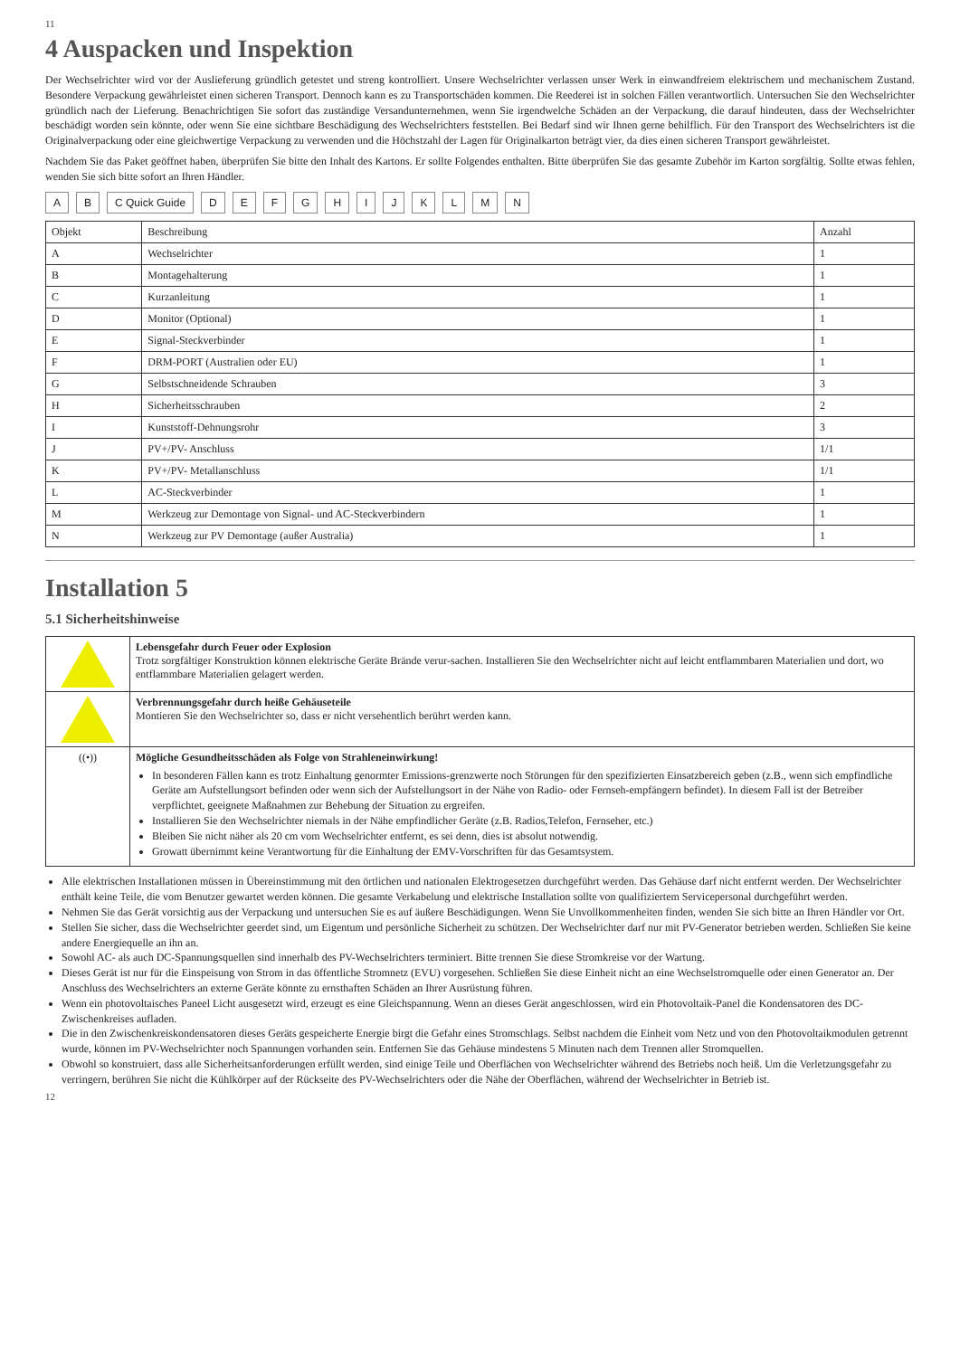11
4 Auspacken und Inspektion
Der Wechselrichter wird vor der Auslieferung gründlich getestet und streng kontrolliert. Unsere Wechselrichter verlassen unser Werk in einwandfreiem elektrischem und mechanischem Zustand. Besondere Verpackung gewährleistet einen sicheren Transport. Dennoch kann es zu Transportschäden kommen. Die Reederei ist in solchen Fällen verantwortlich. Untersuchen Sie den Wechselrichter gründlich nach der Lieferung. Benachrichtigen Sie sofort das zuständige Versandunternehmen, wenn Sie irgendwelche Schäden an der Verpackung, die darauf hindeuten, dass der Wechselrichter beschädigt worden sein könnte, oder wenn Sie eine sichtbare Beschädigung des Wechselrichters feststellen. Bei Bedarf sind wir Ihnen gerne behilflich. Für den Transport des Wechselrichters ist die Originalverpackung oder eine gleichwertige Verpackung zu verwenden und die Höchstzahl der Lagen für Originalkarton beträgt vier, da dies einen sicheren Transport gewährleistet.
Nachdem Sie das Paket geöffnet haben, überprüfen Sie bitte den Inhalt des Kartons. Er sollte Folgendes enthalten. Bitte überprüfen Sie das gesamte Zubehör im Karton sorgfältig. Sollte etwas fehlen, wenden Sie sich bitte sofort an Ihren Händler.
A B C Quick Guide D E F G H I J K L M N
| Objekt | Beschreibung | Anzahl |
| --- | --- | --- |
| A | Wechselrichter | 1 |
| B | Montagehalterung | 1 |
| C | Kurzanleitung | 1 |
| D | Monitor (Optional) | 1 |
| E | Signal-Steckverbinder | 1 |
| F | DRM-PORT (Australien oder EU) | 1 |
| G | Selbstschneidende Schrauben | 3 |
| H | Sicherheitsschrauben | 2 |
| I | Kunststoff-Dehnungsrohr | 3 |
| J | PV+/PV- Anschluss | 1/1 |
| K | PV+/PV- Metallanschluss | 1/1 |
| L | AC-Steckverbinder | 1 |
| M | Werkzeug zur Demontage von Signal- und AC-Steckverbindern | 1 |
| N | Werkzeug zur PV Demontage (außer Australia) | 1 |
Installation 5
5.1 Sicherheitshinweise
| | Lebensgefahr durch Feuer oder Explosion Trotz sorgfältiger Konstruktion können elektrische Geräte Brände verur-sachen. Installieren Sie den Wechselrichter nicht auf leicht entflammbaren Materialien und dort, wo entflammbare Materialien gelagert werden. |
| | Verbrennungsgefahr durch heiße Gehäuseteile Montieren Sie den Wechselrichter so, dass er nicht versehentlich berührt werden kann. |
| ((•)) | Mögliche Gesundheitsschäden als Folge von Strahleneinwirkung! In besonderen Fällen kann es trotz Einhaltung genormter Emissions-grenzwerte noch Störungen für den spezifizierten Einsatzbereich geben (z.B., wenn sich empfindliche Geräte am Aufstellungsort befinden oder wenn sich der Aufstellungsort in der Nähe von Radio- oder Fernseh-empfängern befindet). In diesem Fall ist der Betreiber verpflichtet, geeignete Maßnahmen zur Behebung der Situation zu ergreifen. Installieren Sie den Wechselrichter niemals in der Nähe empfindlicher Geräte (z.B. Radios,Telefon, Fernseher, etc.) Bleiben Sie nicht näher als 20 cm vom Wechselrichter entfernt, es sei denn, dies ist absolut notwendig. Growatt übernimmt keine Verantwortung für die Einhaltung der EMV-Vorschriften für das Gesamtsystem. |
Alle elektrischen Installationen müssen in Übereinstimmung mit den örtlichen und nationalen Elektrogesetzen durchgeführt werden. Das Gehäuse darf nicht entfernt werden. Der Wechselrichter enthält keine Teile, die vom Benutzer gewartet werden können. Die gesamte Verkabelung und elektrische Installation sollte von qualifiziertem Servicepersonal durchgeführt werden.
Nehmen Sie das Gerät vorsichtig aus der Verpackung und untersuchen Sie es auf äußere Beschädigungen. Wenn Sie Unvollkommenheiten finden, wenden Sie sich bitte an Ihren Händler vor Ort.
Stellen Sie sicher, dass die Wechselrichter geerdet sind, um Eigentum und persönliche Sicherheit zu schützen. Der Wechselrichter darf nur mit PV-Generator betrieben werden. Schließen Sie keine andere Energiequelle an ihn an.
Sowohl AC- als auch DC-Spannungsquellen sind innerhalb des PV-Wechselrichters terminiert. Bitte trennen Sie diese Stromkreise vor der Wartung.
Dieses Gerät ist nur für die Einspeisung von Strom in das öffentliche Stromnetz (EVU) vorgesehen. Schließen Sie diese Einheit nicht an eine Wechselstromquelle oder einen Generator an. Der Anschluss des Wechselrichters an externe Geräte könnte zu ernsthaften Schäden an Ihrer Ausrüstung führen.
Wenn ein photovoltaisches Paneel Licht ausgesetzt wird, erzeugt es eine Gleichspannung. Wenn an dieses Gerät angeschlossen, wird ein Photovoltaik-Panel die Kondensatoren des DC-Zwischenkreises aufladen.
Die in den Zwischenkreiskondensatoren dieses Geräts gespeicherte Energie birgt die Gefahr eines Stromschlags. Selbst nachdem die Einheit vom Netz und von den Photovoltaikmodulen getrennt wurde, können im PV-Wechselrichter noch Spannungen vorhanden sein. Entfernen Sie das Gehäuse mindestens 5 Minuten nach dem Trennen aller Stromquellen.
Obwohl so konstruiert, dass alle Sicherheitsanforderungen erfüllt werden, sind einige Teile und Oberflächen von Wechselrichter während des Betriebs noch heiß. Um die Verletzungsgefahr zu verringern, berühren Sie nicht die Kühlkörper auf der Rückseite des PV-Wechselrichters oder die Nähe der Oberflächen, während der Wechselrichter in Betrieb ist.
12